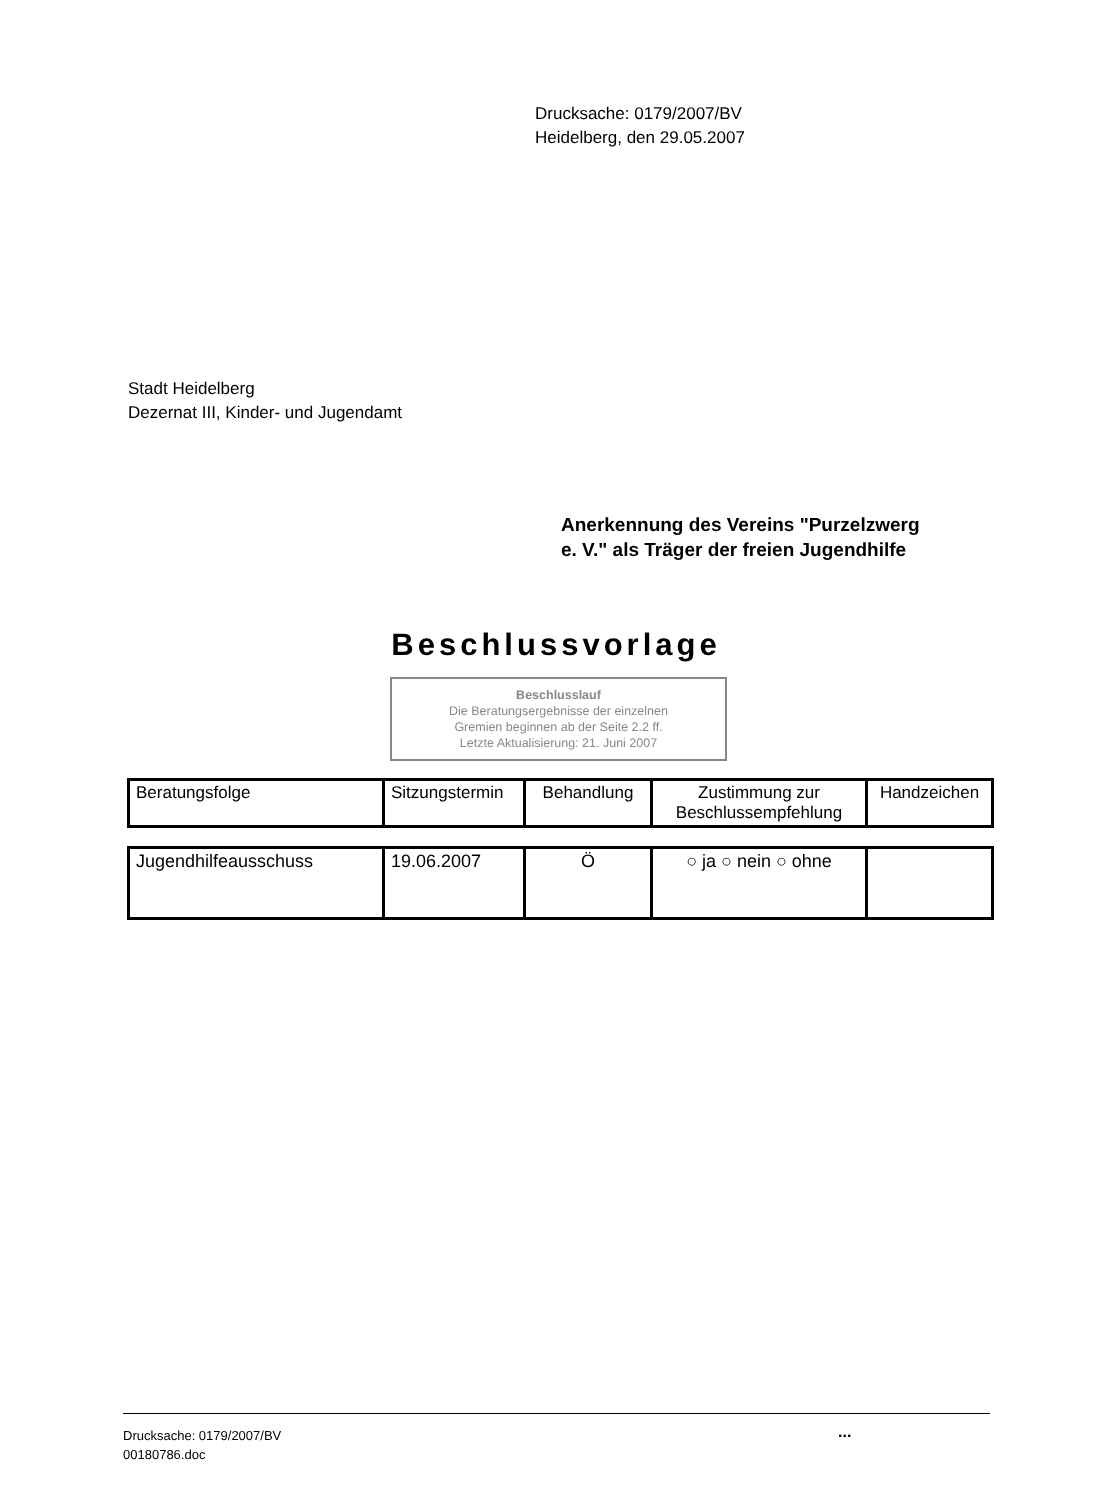Drucksache: 0179/2007/BV
Heidelberg, den 29.05.2007
Stadt Heidelberg
Dezernat III, Kinder- und Jugendamt
Anerkennung des Vereins "Purzelzwerg
e. V." als Träger der freien Jugendhilfe
Beschlussvorlage
Beschlusslauf
Die Beratungsergebnisse der einzelnen
Gremien beginnen ab der Seite 2.2 ff.
Letzte Aktualisierung: 21. Juni 2007
| Beratungsfolge | Sitzungstermin | Behandlung | Zustimmung zur Beschlussempfehlung | Handzeichen |
| Jugendhilfeausschuss | 19.06.2007 | Ö | ○ ja ○ nein ○ ohne | |
Drucksache: 0179/2007/BV
00180786.doc
...